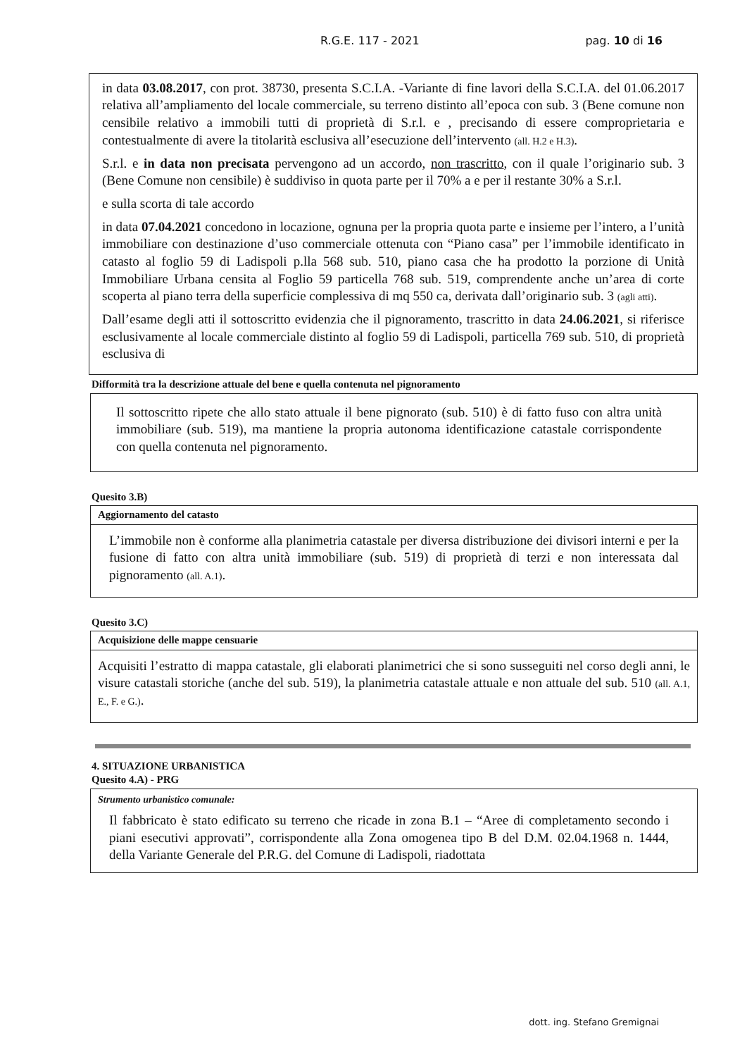R.G.E. 117 - 2021 pag. 10 di 16
in data 03.08.2017, con prot. 38730, presenta S.C.I.A. -Variante di fine lavori della S.C.I.A. del 01.06.2017 relativa all’ampliamento del locale commerciale, su terreno distinto all’epoca con sub. 3 (Bene comune non censibile relativo a immobili tutti di proprietà di S.r.l. e , precisando di essere comproprietaria e contestualmente di avere la titolarità esclusiva all’esecuzione dell’intervento (all. H.2 e H.3).
S.r.l. e in data non precisata pervengono ad un accordo, non trascritto, con il quale l’originario sub. 3 (Bene Comune non censibile) è suddiviso in quota parte per il 70% a e per il restante 30% a S.r.l.
e sulla scorta di tale accordo
in data 07.04.2021 concedono in locazione, ognuna per la propria quota parte e insieme per l’intero, a l’unità immobiliare con destinazione d’uso commerciale ottenuta con “Piano casa” per l’immobile identificato in catasto al foglio 59 di Ladispoli p.lla 568 sub. 510, piano casa che ha prodotto la porzione di Unità Immobiliare Urbana censita al Foglio 59 particella 768 sub. 519, comprendente anche un’area di corte scoperta al piano terra della superficie complessiva di mq 550 ca, derivata dall’originario sub. 3 (agli atti).
Dall’esame degli atti il sottoscritto evidenzia che il pignoramento, trascritto in data 24.06.2021, si riferisce esclusivamente al locale commerciale distinto al foglio 59 di Ladispoli, particella 769 sub. 510, di proprietà esclusiva di
Difformità tra la descrizione attuale del bene e quella contenuta nel pignoramento
Il sottoscritto ripete che allo stato attuale il bene pignorato (sub. 510) è di fatto fuso con altra unità immobiliare (sub. 519), ma mantiene la propria autonoma identificazione catastale corrispondente con quella contenuta nel pignoramento.
Quesito 3.B)
Aggiornamento del catasto
L’immobile non è conforme alla planimetria catastale per diversa distribuzione dei divisori interni e per la fusione di fatto con altra unità immobiliare (sub. 519) di proprietà di terzi e non interessata dal pignoramento (all. A.1).
Quesito 3.C)
Acquisizione delle mappe censuarie
Acquisiti l’estratto di mappa catastale, gli elaborati planimetrici che si sono susseguiti nel corso degli anni, le visure catastali storiche (anche del sub. 519), la planimetria catastale attuale e non attuale del sub. 510 (all. A.1, E., F. e G.).
4. SITUAZIONE URBANISTICA
Quesito 4.A) - PRG
Strumento urbanistico comunale:
Il fabbricato è stato edificato su terreno che ricade in zona B.1 – “Aree di completamento secondo i piani esecutivi approvati”, corrispondente alla Zona omogenea tipo B del D.M. 02.04.1968 n. 1444, della Variante Generale del P.R.G. del Comune di Ladispoli, riadottata
dott. ing. Stefano Gremignai